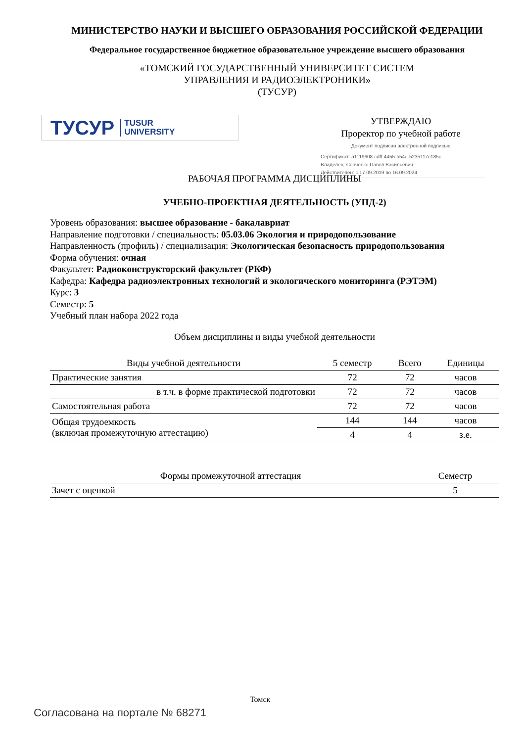МИНИСТЕРСТВО НАУКИ И ВЫСШЕГО ОБРАЗОВАНИЯ РОССИЙСКОЙ ФЕДЕРАЦИИ
Федеральное государственное бюджетное образовательное учреждение высшего образования
«ТОМСКИЙ ГОСУДАРСТВЕННЫЙ УНИВЕРСИТЕТ СИСТЕМ
УПРАВЛЕНИЯ И РАДИОЭЛЕКТРОНИКИ»
(ТУСУР)
ТУСУР TUSUR
UNIVERSITY
УТВЕРЖДАЮ
Проректор по учебной работе
Документ подписан электронной подписью
Сертификат: a1119608-cdff-4455-b54e-5235117c185c
Владелец: Сенченко Павел Васильевич
Действителен: с 17.09.2019 по 16.09.2024
РАБОЧАЯ ПРОГРАММА ДИСЦИПЛИНЫ
УЧЕБНО-ПРОЕКТНАЯ ДЕЯТЕЛЬНОСТЬ (УПД-2)
Уровень образования: высшее образование - бакалавриат
Направление подготовки / специальность: 05.03.06 Экология и природопользование
Направленность (профиль) / специализация: Экологическая безопасность природопользования
Форма обучения: очная
Факультет: Радиоконструкторский факультет (РКФ)
Кафедра: Кафедра радиоэлектронных технологий и экологического мониторинга (РЭТЭМ)
Курс: 3
Семестр: 5
Учебный план набора 2022 года
Объем дисциплины и виды учебной деятельности
| Виды учебной деятельности | 5 семестр | Всего | Единицы |
| --- | --- | --- | --- |
| Практические занятия | 72 | 72 | часов |
| в т.ч. в форме практической подготовки | 72 | 72 | часов |
| Самостоятельная работа | 72 | 72 | часов |
| Общая трудоемкость (включая промежуточную аттестацию) | 144 | 144 | часов |
| | 4 | 4 | з.е. |
| Формы промежуточной аттестация | Семестр |
| --- | --- |
| Зачет с оценкой | 5 |
Томск
Согласована на портале № 68271